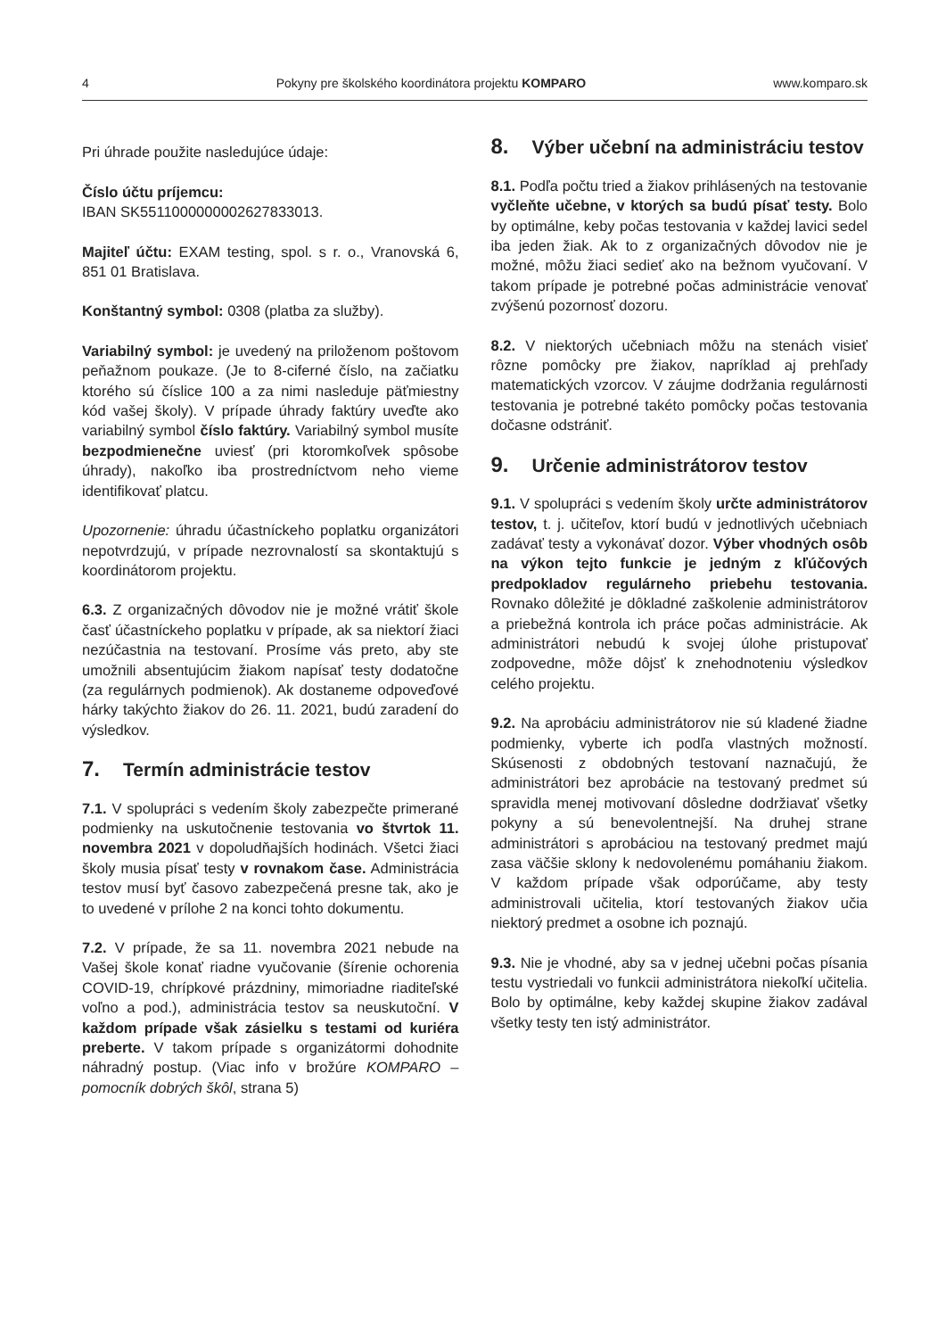4 Pokyny pre školského koordinátora projektu KOMPARO www.komparo.sk
Pri úhrade použite nasledujúce údaje:
Číslo účtu príjemcu:
IBAN SK5511000000002627833013.
Majiteľ účtu: EXAM testing, spol. s r. o., Vranovská 6, 851 01 Bratislava.
Konštantný symbol: 0308 (platba za služby).
Variabilný symbol: je uvedený na priloženom poštovom peňažnom poukaze. (Je to 8-ciferné číslo, na začiatku ktorého sú číslice 100 a za nimi nasleduje päťmiestny kód vašej školy). V prípade úhrady faktúry uveďte ako variabilný symbol číslo faktúry. Variabilný symbol musíte bezpodmienečne uviesť (pri ktoromkoľvek spôsobe úhrady), nakoľko iba prostredníctvom neho vieme identifikovať platcu.
Upozornenie: úhradu účastníckeho poplatku organizátori nepotvrdzujú, v prípade nezrovnalostí sa skontaktujú s koordinátorom projektu.
6.3. Z organizačných dôvodov nie je možné vrátiť škole časť účastníckeho poplatku v prípade, ak sa niektorí žiaci nezúčastnia na testovaní. Prosíme vás preto, aby ste umožnili absentujúcim žiakom napísať testy dodatočne (za regulárnych podmienok). Ak dostaneme odpoveďové hárky takýchto žiakov do 26. 11. 2021, budú zaradení do výsledkov.
7. Termín administrácie testov
7.1. V spolupráci s vedením školy zabezpečte primerané podmienky na uskutočnenie testovania vo štvrtok 11. novembra 2021 v dopoludňajších hodinách. Všetci žiaci školy musia písať testy v rovnakom čase. Administrácia testov musí byť časovo zabezpečená presne tak, ako je to uvedené v prílohe 2 na konci tohto dokumentu.
7.2. V prípade, že sa 11. novembra 2021 nebude na Vašej škole konať riadne vyučovanie (šírenie ochorenia COVID-19, chrípkové prázdniny, mimoriadne riaditeľské voľno a pod.), administrácia testov sa neuskutoční. V každom prípade však zásielku s testami od kuriéra preberte. V takom prípade s organizátormi dohodnite náhradný postup. (Viac info v brožúre KOMPARO – pomocník dobrých škôl, strana 5)
8. Výber učební na administráciu testov
8.1. Podľa počtu tried a žiakov prihlásených na testovanie vyčleňte učebne, v ktorých sa budú písať testy. Bolo by optimálne, keby počas testovania v každej lavici sedel iba jeden žiak. Ak to z organizačných dôvodov nie je možné, môžu žiaci sedieť ako na bežnom vyučovaní. V takom prípade je potrebné počas administrácie venovať zvýšenú pozornosť dozoru.
8.2. V niektorých učebniach môžu na stenách visieť rôzne pomôcky pre žiakov, napríklad aj prehľady matematických vzorcov. V záujme dodržania regulárnosti testovania je potrebné takéto pomôcky počas testovania dočasne odstrániť.
9. Určenie administrátorov testov
9.1. V spolupráci s vedením školy určte administrátorov testov, t. j. učiteľov, ktorí budú v jednotlivých učebniach zadávať testy a vykonávať dozor. Výber vhodných osôb na výkon tejto funkcie je jedným z kľúčových predpokladov regulárneho priebehu testovania. Rovnako dôležité je dôkladné zaškolenie administrátorov a priebežná kontrola ich práce počas administrácie. Ak administrátori nebudú k svojej úlohe pristupovať zodpovedne, môže dôjsť k znehodnoteniu výsledkov celého projektu.
9.2. Na aprobáciu administrátorov nie sú kladené žiadne podmienky, vyberte ich podľa vlastných možností. Skúsenosti z obdobných testovaní naznačujú, že administrátori bez aprobácie na testovaný predmet sú spravidla menej motivovaní dôsledne dodržiavať všetky pokyny a sú benevolentnejší. Na druhej strane administrátori s aprobáciou na testovaný predmet majú zasa väčšie sklony k nedovolenému pomáhaniu žiakom. V každom prípade však odporúčame, aby testy administrovali učitelia, ktorí testovaných žiakov učia niektorý predmet a osobne ich poznajú.
9.3. Nie je vhodné, aby sa v jednej učebni počas písania testu vystriedali vo funkcii administrátora niekoľkí učitelia. Bolo by optimálne, keby každej skupine žiakov zadával všetky testy ten istý administrátor.